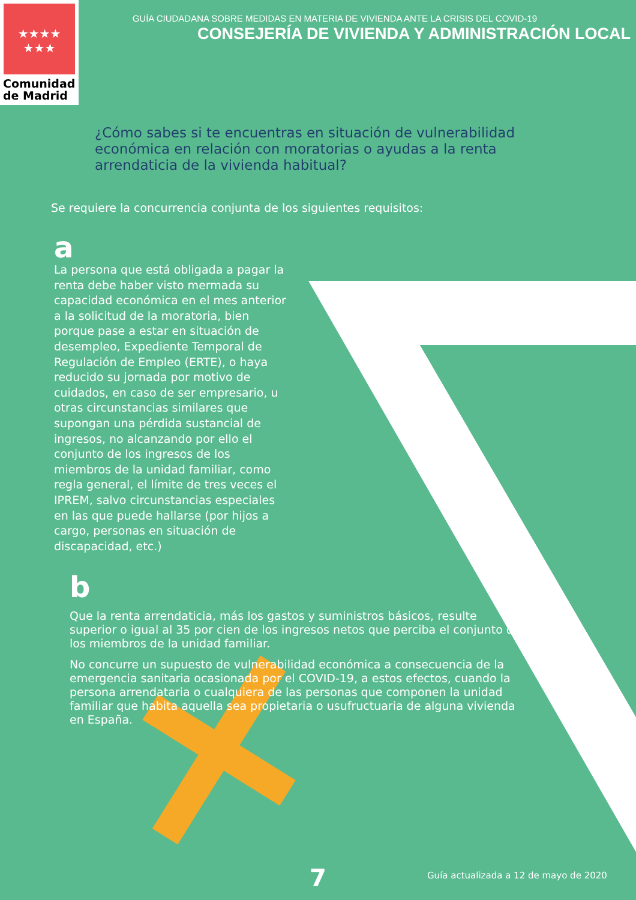★★★★
★★★
Comunidad
de Madrid
GUÍA CIUDADANA SOBRE MEDIDAS EN MATERIA DE VIVIENDA ANTE LA CRISIS DEL COVID-19
CONSEJERÍA DE VIVIENDA Y ADMINISTRACIÓN LOCAL
¿Cómo sabes si te encuentras en situación de vulnerabilidad económica en relación con moratorias o ayudas a la renta arrendaticia de la vivienda habitual?
Se requiere la concurrencia conjunta de los siguientes requisitos:
a
La persona que está obligada a pagar la renta debe haber visto mermada su capacidad económica en el mes anterior a la solicitud de la moratoria, bien porque pase a estar en situación de desempleo, Expediente Temporal de Regulación de Empleo (ERTE), o haya reducido su jornada por motivo de cuidados, en caso de ser empresario, u otras circunstancias similares que supongan una pérdida sustancial de ingresos, no alcanzando por ello el conjunto de los ingresos de los miembros de la unidad familiar, como regla general, el límite de tres veces el IPREM, salvo circunstancias especiales en las que puede hallarse (por hijos a cargo, personas en situación de discapacidad, etc.)
b
Que la renta arrendaticia, más los gastos y suministros básicos, resulte superior o igual al 35 por cien de los ingresos netos que perciba el conjunto de los miembros de la unidad familiar.
No concurre un supuesto de vulnerabilidad económica a consecuencia de la emergencia sanitaria ocasionada por el COVID-19, a estos efectos, cuando la persona arrendataria o cualquiera de las personas que componen la unidad familiar que habita aquella sea propietaria o usufructuaria de alguna vivienda en España.
7 Guía actualizada a 12 de mayo de 2020